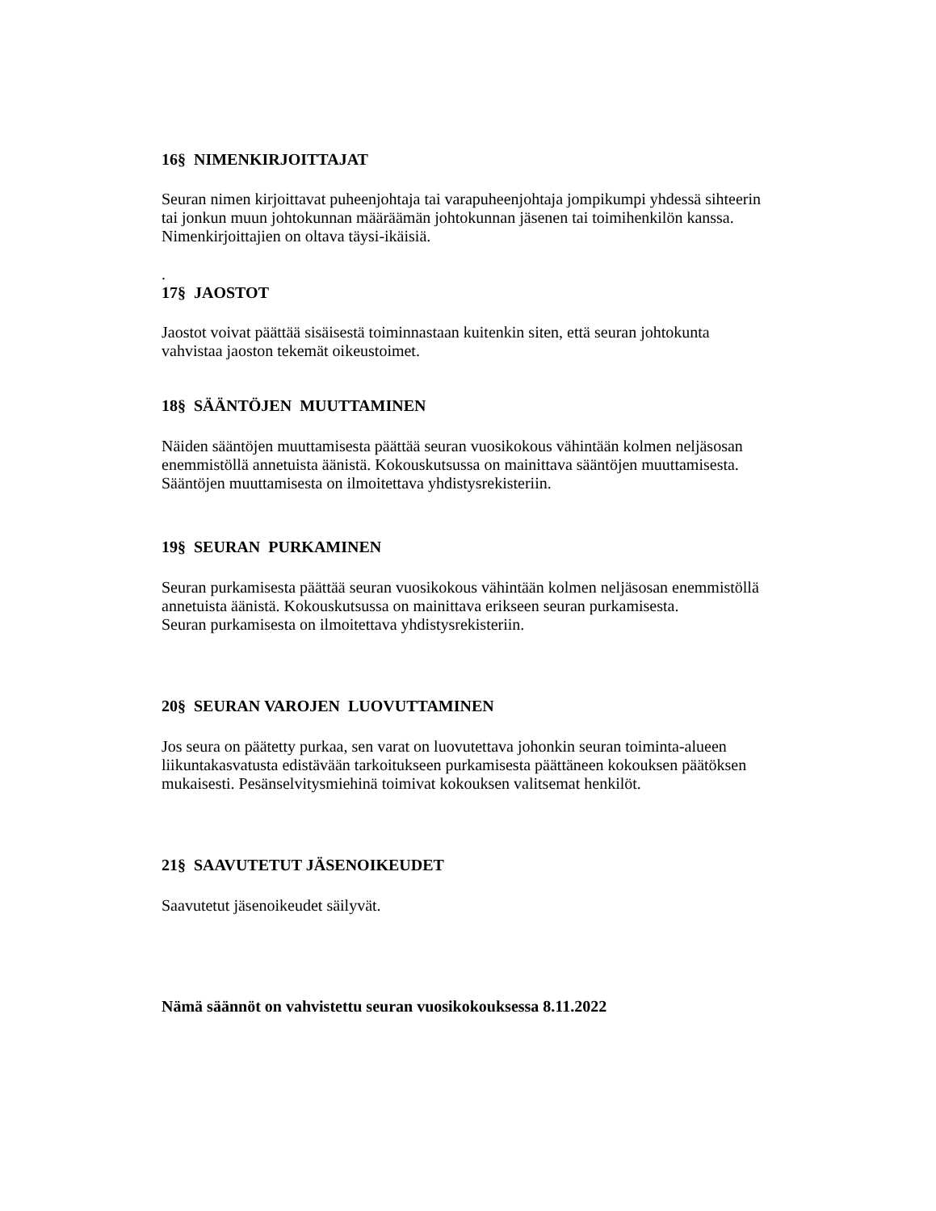16§ NIMENKIRJOITTAJAT
Seuran nimen kirjoittavat puheenjohtaja tai varapuheenjohtaja jompikumpi yhdessä sihteerin
tai jonkun muun johtokunnan määräämän johtokunnan jäsenen tai toimihenkilön kanssa.
Nimenkirjoittajien on oltava täysi-ikäisiä.
.
17§ JAOSTOT
Jaostot voivat päättää sisäisestä toiminnastaan kuitenkin siten, että seuran johtokunta
vahvistaa jaoston tekemät oikeustoimet.
18§ SÄÄNTÖJEN MUUTTAMINEN
Näiden sääntöjen muuttamisesta päättää seuran vuosikokous vähintään kolmen neljäsosan
enemmistöllä annetuista äänistä. Kokouskutsussa on mainittava sääntöjen muuttamisesta.
Sääntöjen muuttamisesta on ilmoitettava yhdistysrekisteriin.
19§ SEURAN PURKAMINEN
Seuran purkamisesta päättää seuran vuosikokous vähintään kolmen neljäsosan enemmistöllä
annetuista äänistä. Kokouskutsussa on mainittava erikseen seuran purkamisesta.
Seuran purkamisesta on ilmoitettava yhdistysrekisteriin.
20§ SEURAN VAROJEN LUOVUTTAMINEN
Jos seura on päätetty purkaa, sen varat on luovutettava johonkin seuran toiminta-alueen
liikuntakasvatusta edistävään tarkoitukseen purkamisesta päättäneen kokouksen päätöksen
mukaisesti. Pesänselvitysmiehinä toimivat kokouksen valitsemat henkilöt.
21§ SAAVUTETUT JÄSENOIKEUDET
Saavutetut jäsenoikeudet säilyvät.
Nämä säännöt on vahvistettu seuran vuosikokouksessa 8.11.2022